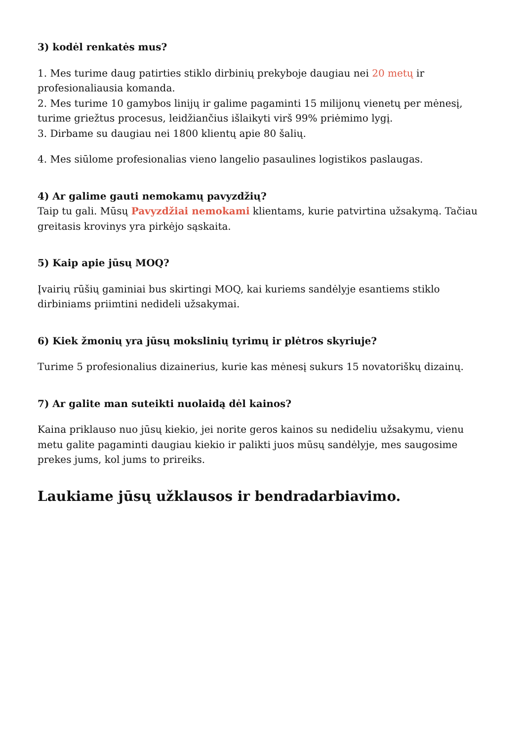3) kodėl renkatės mus?
1. Mes turime daug patirties stiklo dirbinių prekyboje daugiau nei 20 metų ir profesionaliausia komanda.
2. Mes turime 10 gamybos linijų ir galime pagaminti 15 milijonų vienetų per mėnesį, turime griežtus procesus, leidžiančius išlaikyti virš 99% priėmimo lygį.
3. Dirbame su daugiau nei 1800 klientų apie 80 šalių.
4. Mes siūlome profesionalias vieno langelio pasaulines logistikos paslaugas.
4) Ar galime gauti nemokamų pavyzdžių?
Taip tu gali. Mūsų Pavyzdžiai nemokami klientams, kurie patvirtina užsakymą. Tačiau greitasis krovinys yra pirkėjo sąskaita.
5) Kaip apie jūsų MOQ?
Įvairių rūšių gaminiai bus skirtingi MOQ, kai kuriems sandėlyje esantiems stiklo dirbiniams priimtini nedideli užsakymai.
6) Kiek žmonių yra jūsų mokslinių tyrimų ir plėtros skyriuje?
Turime 5 profesionalius dizainerius, kurie kas mėnesį sukurs 15 novatoriškų dizainų.
7) Ar galite man suteikti nuolaidą dėl kainos?
Kaina priklauso nuo jūsų kiekio, jei norite geros kainos su nedideliu užsakymu, vienu metu galite pagaminti daugiau kiekio ir palikti juos mūsų sandėlyje, mes saugosime prekes jums, kol jums to prireiks.
Laukiame jūsų užklausos ir bendradarbiavimo.